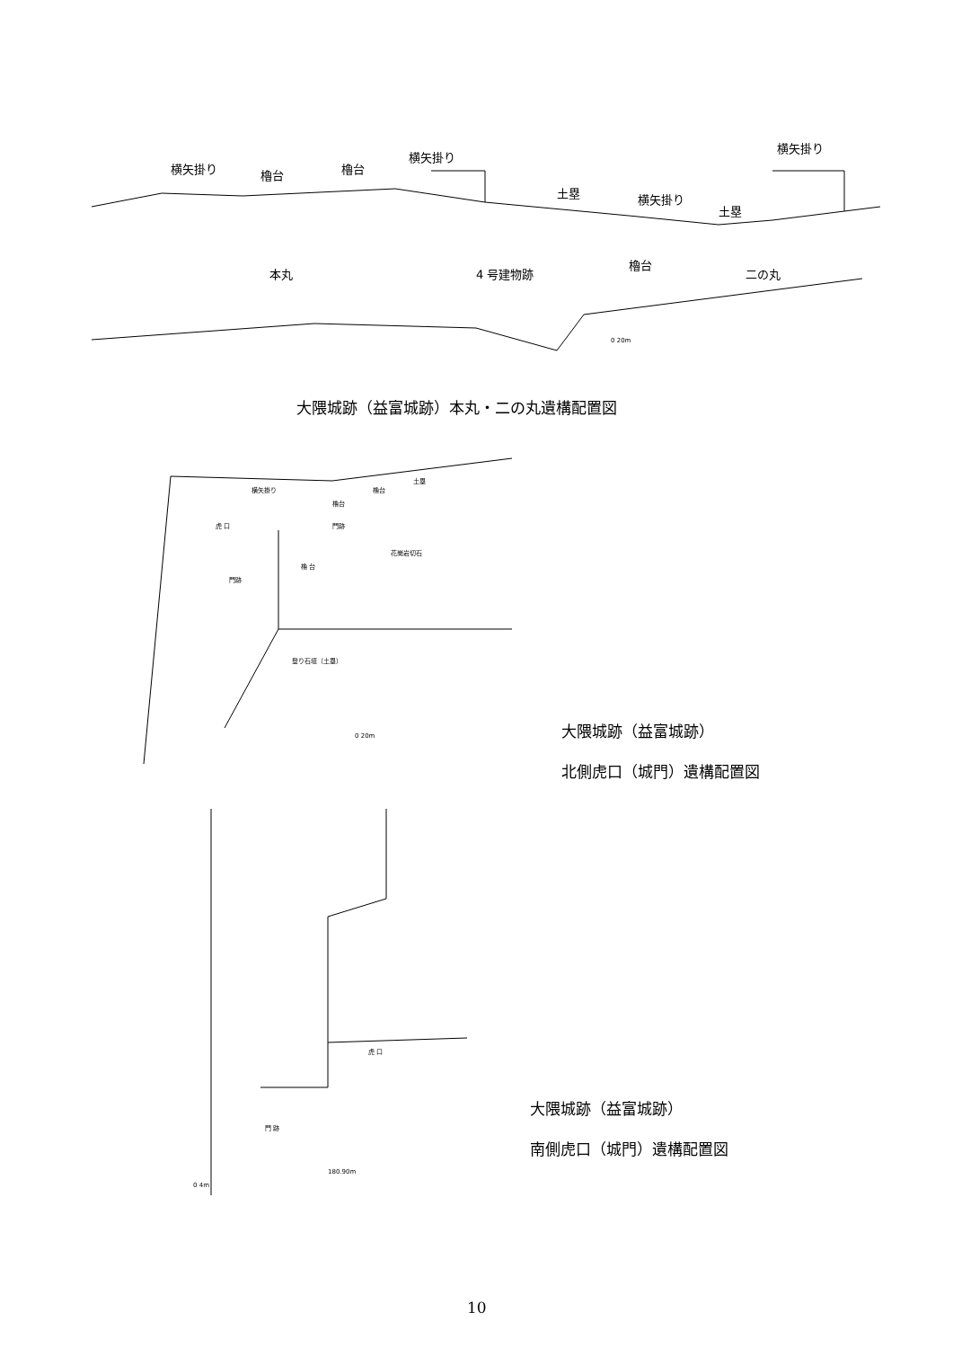横矢掛り 櫓台 櫓台
横矢掛り
土塁 横矢掛り
土塁
横矢掛り
本丸 4 号建物跡
櫓台
二の丸
0 20m
大隈城跡（益富城跡）本丸・二の丸遺構配置図
横矢掛り 櫓台
土塁
櫓台
虎 口 門跡
花崗岩切石
門跡
櫓 台
登り石垣（土塁）
0 20m
大隈城跡（益富城跡）
北側虎口（城門）遺構配置図
虎 口
門 跡
180.90m
0 4m
大隈城跡（益富城跡）
南側虎口（城門）遺構配置図
10